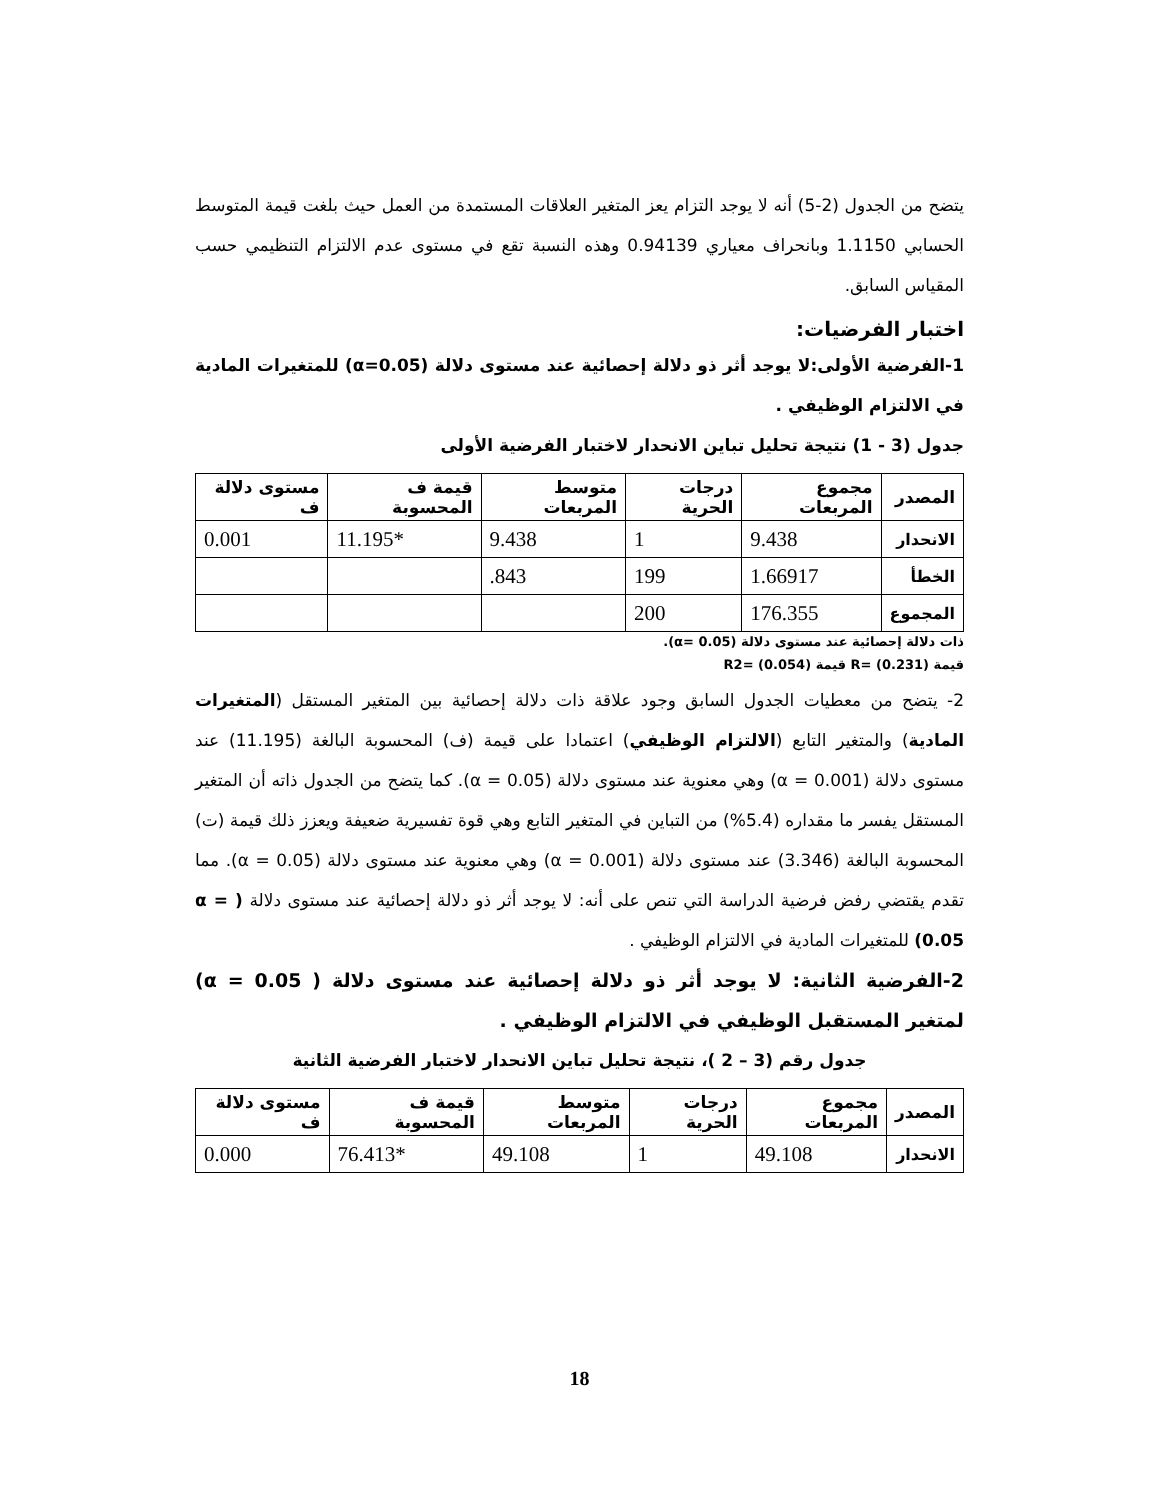يتضح من الجدول (2-5) أنه لا يوجد التزام يعز المتغير العلاقات المستمدة من العمل حيث بلغت قيمة المتوسط الحسابي 1.1150 وبانحراف معياري 0.94139 وهذه النسبة تقع في مستوى عدم الالتزام التنظيمي حسب المقياس السابق.
اختبار الفرضيات:
1-الفرضية الأولى:لا يوجد أثر ذو دلالة إحصائية عند مستوى دلالة (α=0.05) للمتغيرات المادية في الالتزام الوظيفي .
جدول (3 - 1) نتيجة تحليل تباين الانحدار لاختبار الفرضية الأولى
| المصدر | مجموع المربعات | درجات الحرية | متوسط المربعات | قيمة ف المحسوبة | مستوى دلالة ف |
| --- | --- | --- | --- | --- | --- |
| الانحدار | 9.438 | 1 | 9.438 | *11.195 | 0.001 |
| الخطأ | 1.66917 | 199 | 843. | | |
| المجموع | 176.355 | 200 | | | |
ذات دلالة إحصائية عند مستوى دلالة (α= 0.05).
قيمة (0.231) =R قيمة (0.054) =R2
2- يتضح من معطيات الجدول السابق وجود علاقة ذات دلالة إحصائية بين المتغير المستقل (المتغيرات المادية) والمتغير التابع (الالتزام الوظيفي) اعتمادا على قيمة (ف) المحسوبة البالغة (11.195) عند مستوى دلالة (α = 0.001) وهي معنوية عند مستوى دلالة (α = 0.05). كما يتضح من الجدول ذاته أن المتغير المستقل يفسر ما مقداره (5.4%) من التباين في المتغير التابع وهي قوة تفسيرية ضعيفة ويعزز ذلك قيمة (ت) المحسوبة البالغة (3.346) عند مستوى دلالة (α = 0.001) وهي معنوية عند مستوى دلالة (α = 0.05). مما تقدم يقتضي رفض فرضية الدراسة التي تنص على أنه: لا يوجد أثر ذو دلالة إحصائية عند مستوى دلالة ( α = 0.05) للمتغيرات المادية في الالتزام الوظيفي .
2-الفرضية الثانية: لا يوجد أثر ذو دلالة إحصائية عند مستوى دلالة ( α = 0.05) لمتغير المستقبل الوظيفي في الالتزام الوظيفي .
جدول رقم (3 – 2 )، نتيجة تحليل تباين الانحدار لاختبار الفرضية الثانية
| المصدر | مجموع المربعات | درجات الحرية | متوسط المربعات | قيمة ف المحسوبة | مستوى دلالة ف |
| --- | --- | --- | --- | --- | --- |
| الانحدار | 49.108 | 1 | 49.108 | *76.413 | 0.000 |
18